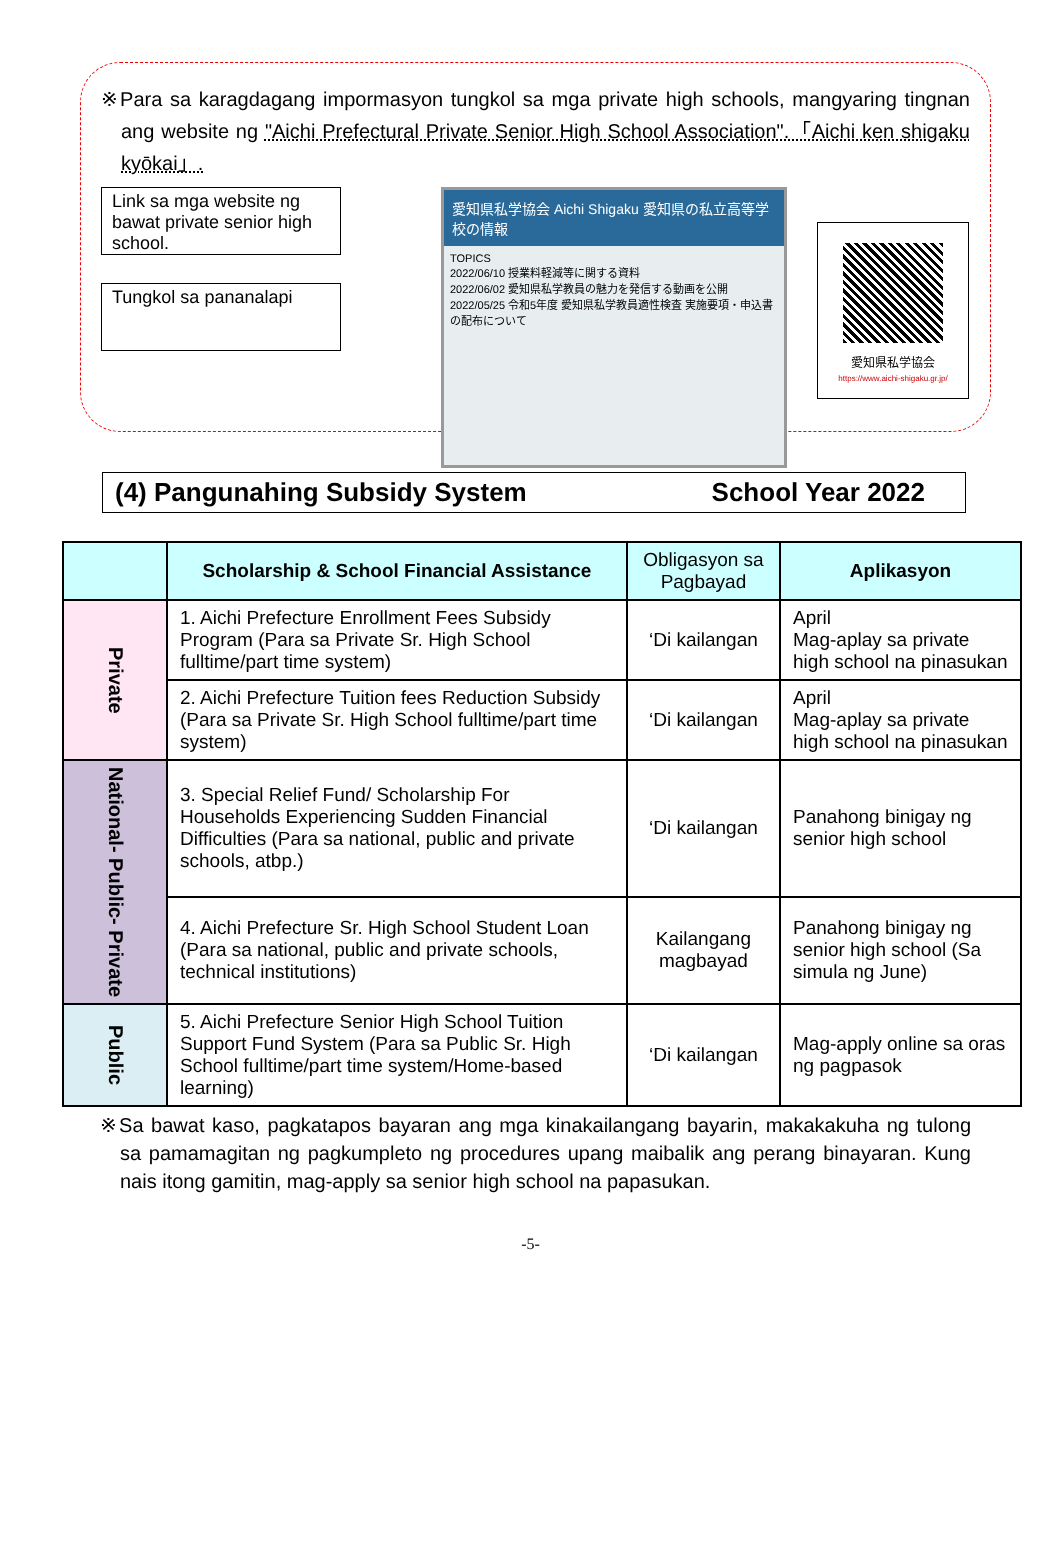※Para sa karagdagang impormasyon tungkol sa mga private high schools, mangyaring tingnan ang website ng "Aichi Prefectural Private Senior High School Association".「Aichi ken shigaku kyōkai」.
Link sa mga website ng bawat private senior high school.
Tungkol sa pananalapi
愛知県私学協会 Aichi Shigaku 愛知県の私立高等学校の情報
TOPICS
2022/06/10 授業料軽減等に関する資料
2022/06/02 愛知県私学教員の魅力を発信する動画を公開
2022/05/25 令和5年度 愛知県私学教員適性検査 実施要項・申込書の配布について
愛知県私学協会
https://www.aichi-shigaku.gr.jp/
(4) Pangunahing Subsidy System School Year 2022
| | Scholarship & School Financial Assistance | Obligasyon sa Pagbayad | Aplikasyon |
| --- | --- | --- | --- |
| Private | 1. Aichi Prefecture Enrollment Fees Subsidy Program (Para sa Private Sr. High School fulltime/part time system) | ‘Di kailangan | April Mag-aplay sa private high school na pinasukan |
| | 2. Aichi Prefecture Tuition fees Reduction Subsidy (Para sa Private Sr. High School fulltime/part time system) | ‘Di kailangan | April Mag-aplay sa private high school na pinasukan |
| National- Public- Private | 3. Special Relief Fund/ Scholarship For Households Experiencing Sudden Financial Difficulties (Para sa national, public and private schools, atbp.) | ‘Di kailangan | Panahong binigay ng senior high school |
| | 4. Aichi Prefecture Sr. High School Student Loan (Para sa national, public and private schools, technical institutions) | Kailangang magbayad | Panahong binigay ng senior high school (Sa simula ng June) |
| Public | 5. Aichi Prefecture Senior High School Tuition Support Fund System (Para sa Public Sr. High School fulltime/part time system/Home-based learning) | ‘Di kailangan | Mag-apply online sa oras ng pagpasok |
※Sa bawat kaso, pagkatapos bayaran ang mga kinakailangang bayarin, makakakuha ng tulong sa pamamagitan ng pagkumpleto ng procedures upang maibalik ang perang binayaran. Kung nais itong gamitin, mag-apply sa senior high school na papasukan.
-5-